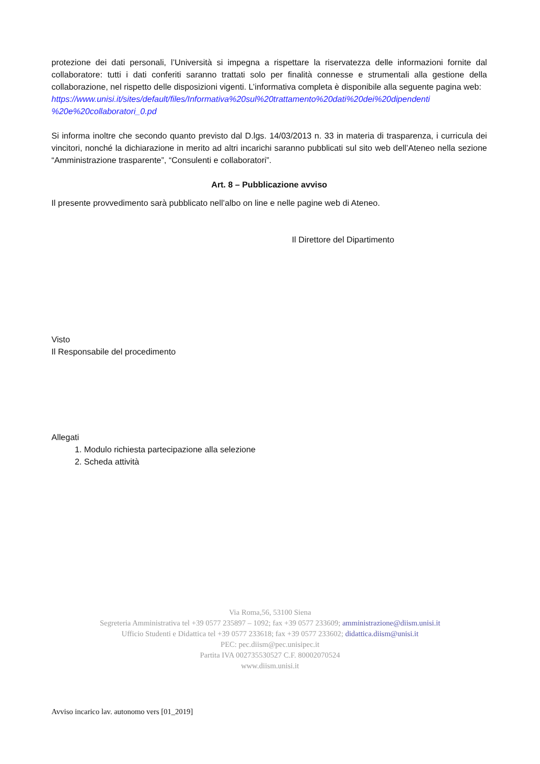protezione dei dati personali, l’Università si impegna a rispettare la riservatezza delle informazioni fornite dal collaboratore: tutti i dati conferiti saranno trattati solo per finalità connesse e strumentali alla gestione della collaborazione, nel rispetto delle disposizioni vigenti. L’informativa completa è disponibile alla seguente pagina web:
https://www.unisi.it/sites/default/files/Informativa%20sul%20trattamento%20dati%20dei%20dipendenti %20e%20collaboratori_0.pd
Si informa inoltre che secondo quanto previsto dal D.lgs. 14/03/2013 n. 33 in materia di trasparenza, i curricula dei vincitori, nonché la dichiarazione in merito ad altri incarichi saranno pubblicati sul sito web dell’Ateneo nella sezione “Amministrazione trasparente”, “Consulenti e collaboratori”.
Art. 8 – Pubblicazione avviso
Il presente provvedimento sarà pubblicato nell’albo on line e nelle pagine web di Ateneo.
Il Direttore del Dipartimento
Visto
Il Responsabile del procedimento
Allegati
1. Modulo richiesta partecipazione alla selezione
2. Scheda attività
Via Roma,56, 53100 Siena
Segreteria Amministrativa tel +39 0577 235897 – 1092; fax +39 0577 233609; amministrazione@diism.unisi.it
Ufficio Studenti e Didattica tel +39 0577 233618; fax +39 0577 233602; didattica.diism@unisi.it
PEC: pec.diism@pec.unisipec.it
Partita IVA 002735530527 C.F. 80002070524
www.diism.unisi.it
Avviso incarico lav. autonomo vers [01_2019]